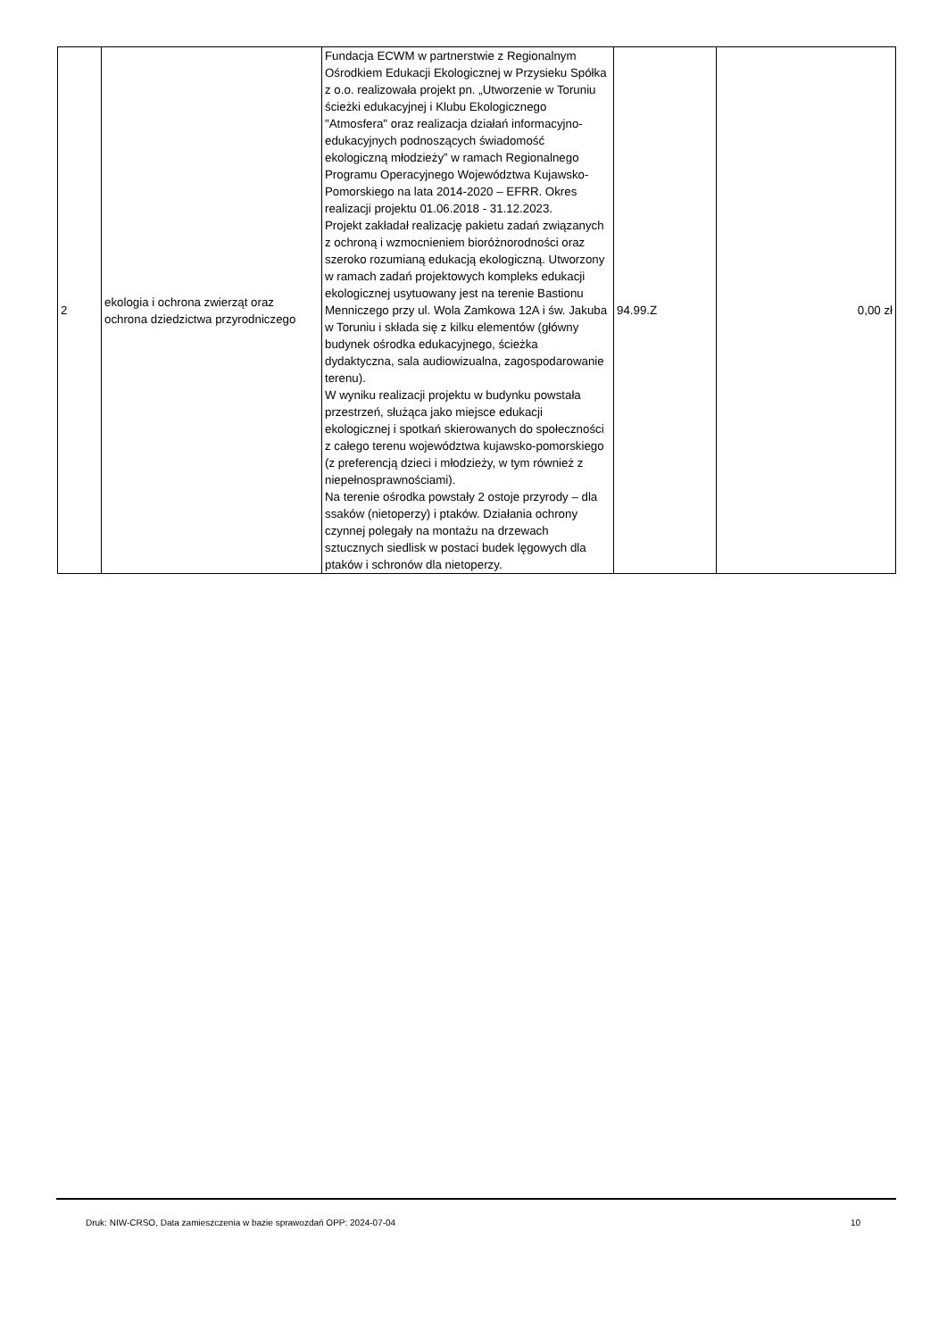| 2 | ekologia i ochrona zwierząt oraz ochrona dziedzictwa przyrodniczego | Fundacja ECWM w partnerstwie z Regionalnym Ośrodkiem Edukacji Ekologicznej w Przysieku Spółka z o.o. realizowała projekt pn. „Utworzenie w Toruniu ścieżki edukacyjnej i Klubu Ekologicznego "Atmosfera" oraz realizacja działań informacyjno-edukacyjnych podnoszących świadomość ekologiczną młodzieży” w ramach Regionalnego Programu Operacyjnego Województwa Kujawsko-Pomorskiego na lata 2014-2020 – EFRR. Okres realizacji projektu 01.06.2018 - 31.12.2023. Projekt zakładał realizację pakietu zadań związanych z ochroną i wzmocnieniem bioróżnorodności oraz szeroko rozumianą edukacją ekologiczną. Utworzony w ramach zadań projektowych kompleks edukacji ekologicznej usytuowany jest na terenie Bastionu Menniczego przy ul. Wola Zamkowa 12A i św. Jakuba w Toruniu i składa się z kilku elementów (główny budynek ośrodka edukacyjnego, ścieżka dydaktyczna, sala audiowizualna, zagospodarowanie terenu). W wyniku realizacji projektu w budynku powstała przestrzeń, służąca jako miejsce edukacji ekologicznej i spotkań skierowanych do społeczności z całego terenu województwa kujawsko-pomorskiego (z preferencją dzieci i młodzieży, w tym również z niepełnosprawnościami). Na terenie ośrodka powstały 2 ostoje przyrody – dla ssaków (nietoperzy) i ptaków. Działania ochrony czynnej polegały na montażu na drzewach sztucznych siedlisk w postaci budek lęgowych dla ptaków i schronów dla nietoperzy. | 94.99.Z | 0,00 zł |
Druk: NIW-CRSO, Data zamieszczenia w bazie sprawozdań OPP: 2024-07-04 10